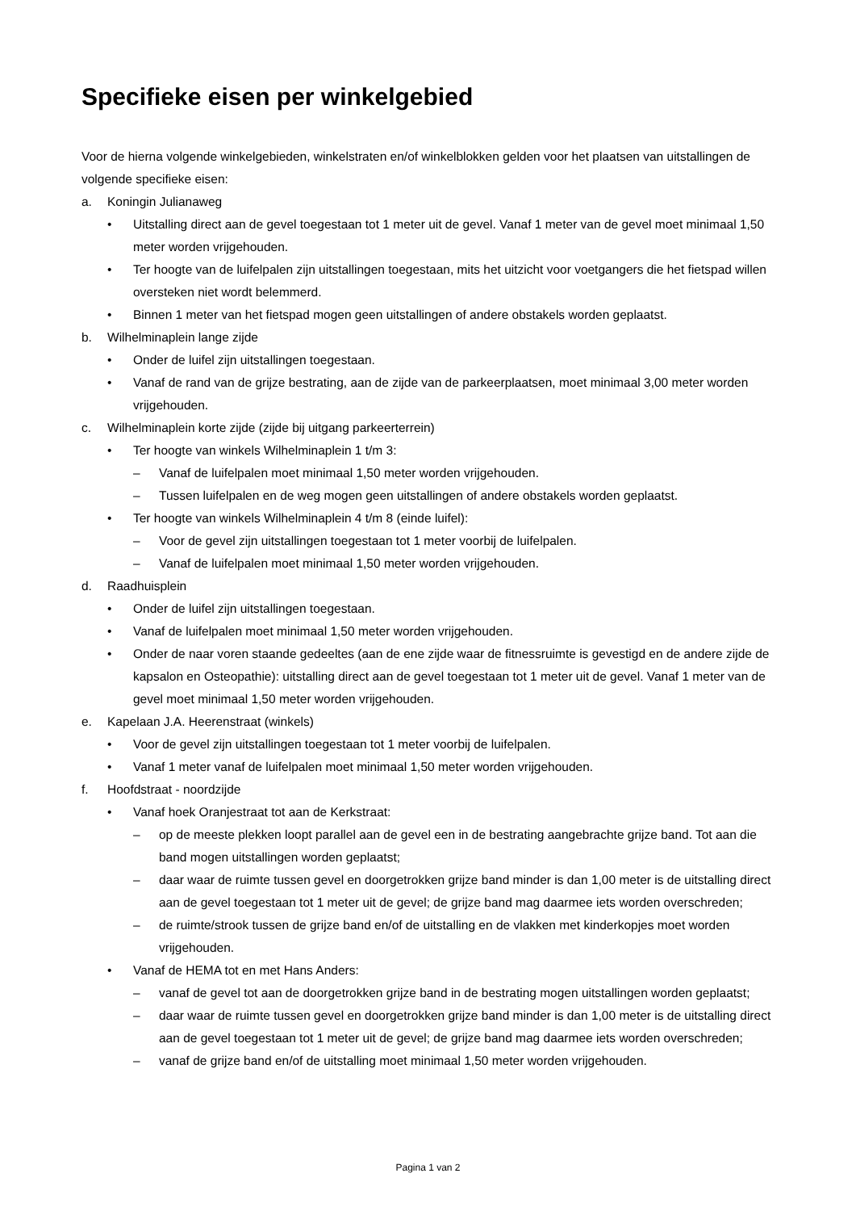Specifieke eisen per winkelgebied
Voor de hierna volgende winkelgebieden, winkelstraten en/of winkelblokken gelden voor het plaatsen van uitstallingen de volgende specifieke eisen:
a. Koningin Julianaweg
• Uitstalling direct aan de gevel toegestaan tot 1 meter uit de gevel. Vanaf 1 meter van de gevel moet minimaal 1,50 meter worden vrijgehouden.
• Ter hoogte van de luifelpalen zijn uitstallingen toegestaan, mits het uitzicht voor voetgangers die het fietspad willen oversteken niet wordt belemmerd.
• Binnen 1 meter van het fietspad mogen geen uitstallingen of andere obstakels worden geplaatst.
b. Wilhelminaplein lange zijde
• Onder de luifel zijn uitstallingen toegestaan.
• Vanaf de rand van de grijze bestrating, aan de zijde van de parkeerplaatsen, moet minimaal 3,00 meter worden vrijgehouden.
c. Wilhelminaplein korte zijde (zijde bij uitgang parkeerterrein)
• Ter hoogte van winkels Wilhelminaplein 1 t/m 3:
– Vanaf de luifelpalen moet minimaal 1,50 meter worden vrijgehouden.
– Tussen luifelpalen en de weg mogen geen uitstallingen of andere obstakels worden geplaatst.
• Ter hoogte van winkels Wilhelminaplein 4 t/m 8 (einde luifel):
– Voor de gevel zijn uitstallingen toegestaan tot 1 meter voorbij de luifelpalen.
– Vanaf de luifelpalen moet minimaal 1,50 meter worden vrijgehouden.
d. Raadhuisplein
• Onder de luifel zijn uitstallingen toegestaan.
• Vanaf de luifelpalen moet minimaal 1,50 meter worden vrijgehouden.
• Onder de naar voren staande gedeeltes (aan de ene zijde waar de fitnessruimte is gevestigd en de andere zijde de kapsalon en Osteopathie): uitstalling direct aan de gevel toegestaan tot 1 meter uit de gevel. Vanaf 1 meter van de gevel moet minimaal 1,50 meter worden vrijgehouden.
e. Kapelaan J.A. Heerenstraat (winkels)
• Voor de gevel zijn uitstallingen toegestaan tot 1 meter voorbij de luifelpalen.
• Vanaf 1 meter vanaf de luifelpalen moet minimaal 1,50 meter worden vrijgehouden.
f. Hoofdstraat - noordzijde
• Vanaf hoek Oranjestraat tot aan de Kerkstraat:
– op de meeste plekken loopt parallel aan de gevel een in de bestrating aangebrachte grijze band. Tot aan die band mogen uitstallingen worden geplaatst;
– daar waar de ruimte tussen gevel en doorgetrokken grijze band minder is dan 1,00 meter is de uitstalling direct aan de gevel toegestaan tot 1 meter uit de gevel; de grijze band mag daarmee iets worden overschreden;
– de ruimte/strook tussen de grijze band en/of de uitstalling en de vlakken met kinderkopjes moet worden vrijgehouden.
• Vanaf de HEMA tot en met Hans Anders:
– vanaf de gevel tot aan de doorgetrokken grijze band in de bestrating mogen uitstallingen worden geplaatst;
– daar waar de ruimte tussen gevel en doorgetrokken grijze band minder is dan 1,00 meter is de uitstalling direct aan de gevel toegestaan tot 1 meter uit de gevel; de grijze band mag daarmee iets worden overschreden;
– vanaf de grijze band en/of de uitstalling moet minimaal 1,50 meter worden vrijgehouden.
Pagina 1 van 2